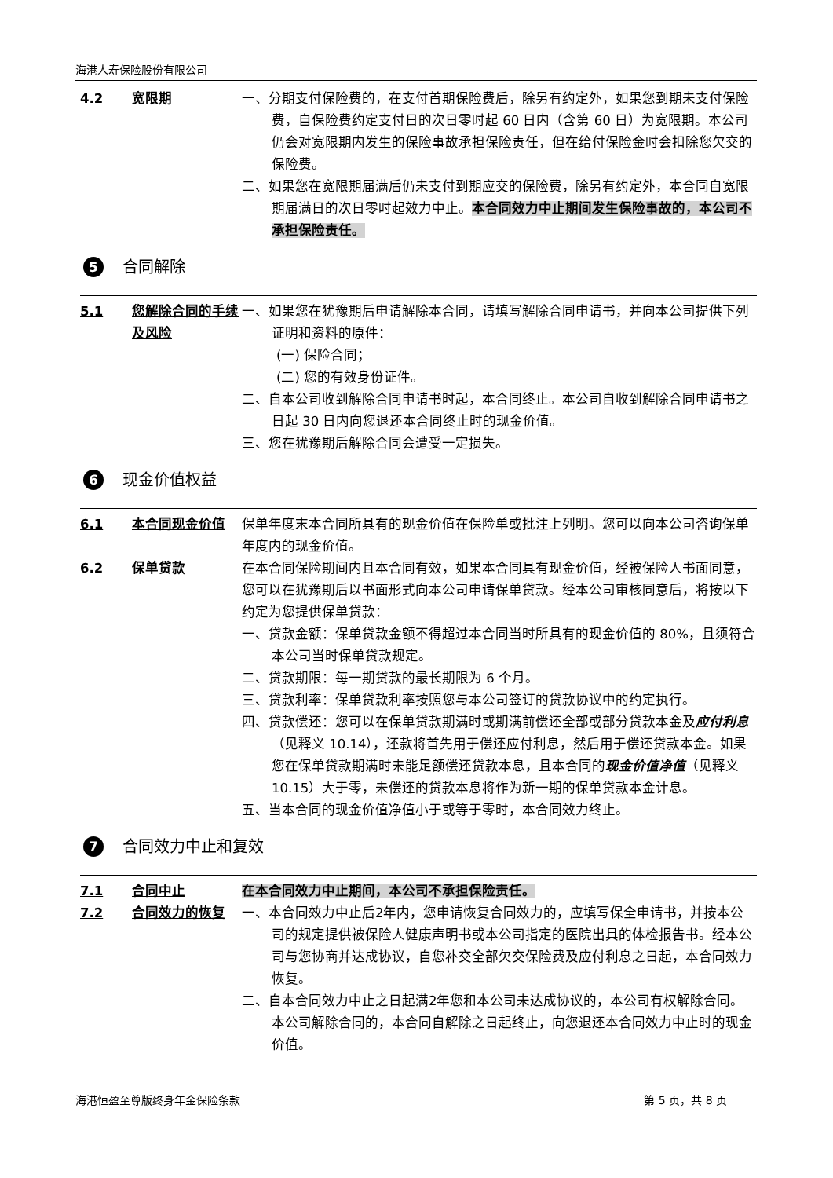海港人寿保险股份有限公司
4.2 宽限期 一、分期支付保险费的，在支付首期保险费后，除另有约定外，如果您到期未支付保险费，自保险费约定支付日的次日零时起 60 日内（含第 60 日）为宽限期。本公司仍会对宽限期内发生的保险事故承担保险责任，但在给付保险金时会扣除您欠交的保险费。
二、如果您在宽限期届满后仍未支付到期应交的保险费，除另有约定外，本合同自宽限期届满日的次日零时起效力中止。本合同效力中止期间发生保险事故的，本公司不承担保险责任。
5 合同解除
5.1 您解除合同的手续及风险
一、如果您在犹豫期后申请解除本合同，请填写解除合同申请书，并向本公司提供下列证明和资料的原件：
(一) 保险合同；
(二) 您的有效身份证件。
二、自本公司收到解除合同申请书时起，本合同终止。本公司自收到解除合同申请书之日起 30 日内向您退还本合同终止时的现金价值。
三、您在犹豫期后解除合同会遭受一定损失。
6 现金价值权益
6.1 本合同现金价值 保单年度末本合同所具有的现金价值在保险单或批注上列明。您可以向本公司咨询保单年度内的现金价值。
6.2 保单贷款 在本合同保险期间内且本合同有效，如果本合同具有现金价值，经被保险人书面同意，您可以在犹豫期后以书面形式向本公司申请保单贷款。经本公司审核同意后，将按以下约定为您提供保单贷款：
一、贷款金额：保单贷款金额不得超过本合同当时所具有的现金价值的 80%，且须符合本公司当时保单贷款规定。
二、贷款期限：每一期贷款的最长期限为 6 个月。
三、贷款利率：保单贷款利率按照您与本公司签订的贷款协议中的约定执行。
四、贷款偿还：您可以在保单贷款期满时或期满前偿还全部或部分贷款本金及应付利息（见释义 10.14），还款将首先用于偿还应付利息，然后用于偿还贷款本金。如果您在保单贷款期满时未能足额偿还贷款本息，且本合同的现金价值净值（见释义 10.15）大于零，未偿还的贷款本息将作为新一期的保单贷款本金计息。
五、当本合同的现金价值净值小于或等于零时，本合同效力终止。
7 合同效力中止和复效
7.1 合同中止 在本合同效力中止期间，本公司不承担保险责任。
7.2 合同效力的恢复 一、本合同效力中止后2年内，您申请恢复合同效力的，应填写保全申请书，并按本公司的规定提供被保险人健康声明书或本公司指定的医院出具的体检报告书。经本公司与您协商并达成协议，自您补交全部欠交保险费及应付利息之日起，本合同效力恢复。
二、自本合同效力中止之日起满2年您和本公司未达成协议的，本公司有权解除合同。本公司解除合同的，本合同自解除之日起终止，向您退还本合同效力中止时的现金价值。
海港恒盈至尊版终身年金保险条款 第 5 页，共 8 页